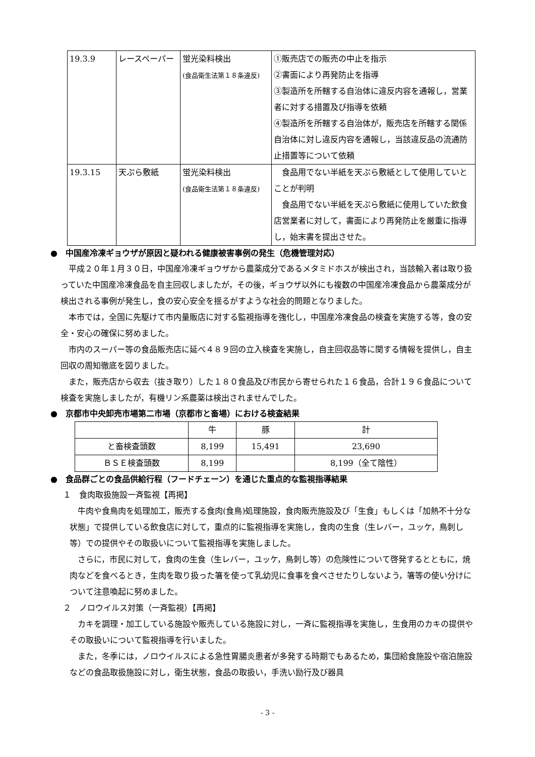| 19.3.9 | レースペーパー | 蛍光染料検出 (食品衛生法第１８条違反) | ①販売店での販売の中止を指示 ②書面により再発防止を指導 ③製造所を所轄する自治体に違反内容を通報し，営業者に対する措置及び指導を依頼 ④製造所を所轄する自治体が，販売店を所轄する関係自治体に対し違反内容を通報し，当該違反品の流通防止措置等について依頼 |
| 19.3.15 | 天ぷら敷紙 | 蛍光染料検出 (食品衛生法第１８条違反) | 食品用でない半紙を天ぷら敷紙として使用していとことが判明 食品用でない半紙を天ぷら敷紙に使用していた飲食店営業者に対して，書面により再発防止を厳重に指導し，始末書を提出させた。 |
●　中国産冷凍ギョウザが原因と疑われる健康被害事例の発生（危機管理対応）
平成２０年１月３０日，中国産冷凍ギョウザから農薬成分であるメタミドホスが検出され，当該輸入者は取り扱っていた中国産冷凍食品を自主回収しましたが，その後，ギョウザ以外にも複数の中国産冷凍食品から農薬成分が検出される事例が発生し，食の安心安全を揺るがすような社会的問題となりました。
本市では，全国に先駆けて市内量販店に対する監視指導を強化し，中国産冷凍食品の検査を実施する等，食の安全・安心の確保に努めました。
市内のスーパー等の食品販売店に延べ４８９回の立入検査を実施し，自主回収品等に関する情報を提供し，自主回収の周知徹底を図りました。
また，販売店から収去（抜き取り）した１８０食品及び市民から寄せられた１６食品，合計１９６食品について検査を実施しましたが，有機リン系農薬は検出されませんでした。
●　京都市中央卸売市場第二市場（京都市と畜場）における検査結果
| | 牛 | 豚 | 計 |
| と畜検査頭数 | 8,199 | 15,491 | 23,690 |
| ＢＳＥ検査頭数 | 8,199 | | 8,199（全て陰性） |
●　食品群ごとの食品供給行程（フードチェーン）を通じた重点的な監視指導結果
１　食肉取扱施設一斉監視【再掲】
牛肉や食鳥肉を処理加工，販売する食肉(食鳥)処理施設，食肉販売施設及び「生食」もしくは「加熱不十分な状態」で提供している飲食店に対して，重点的に監視指導を実施し，食肉の生食（生レバー，ユッケ，鳥刺し等）での提供やその取扱いについて監視指導を実施しました。
さらに，市民に対して，食肉の生食（生レバー，ユッケ，鳥刺し等）の危険性について啓発するとともに，焼肉などを食べるとき，生肉を取り扱った箸を使って乳幼児に食事を食べさせたりしないよう，箸等の使い分けについて注意喚起に努めました。
２　ノロウイルス対策（一斉監視）【再掲】
カキを調理・加工している施設や販売している施設に対し，一斉に監視指導を実施し，生食用のカキの提供やその取扱いについて監視指導を行いました。
また，冬季には，ノロウイルスによる急性胃腸炎患者が多発する時期でもあるため，集団給食施設や宿泊施設などの食品取扱施設に対し，衛生状態，食品の取扱い，手洗い励行及び器具
- 3 -